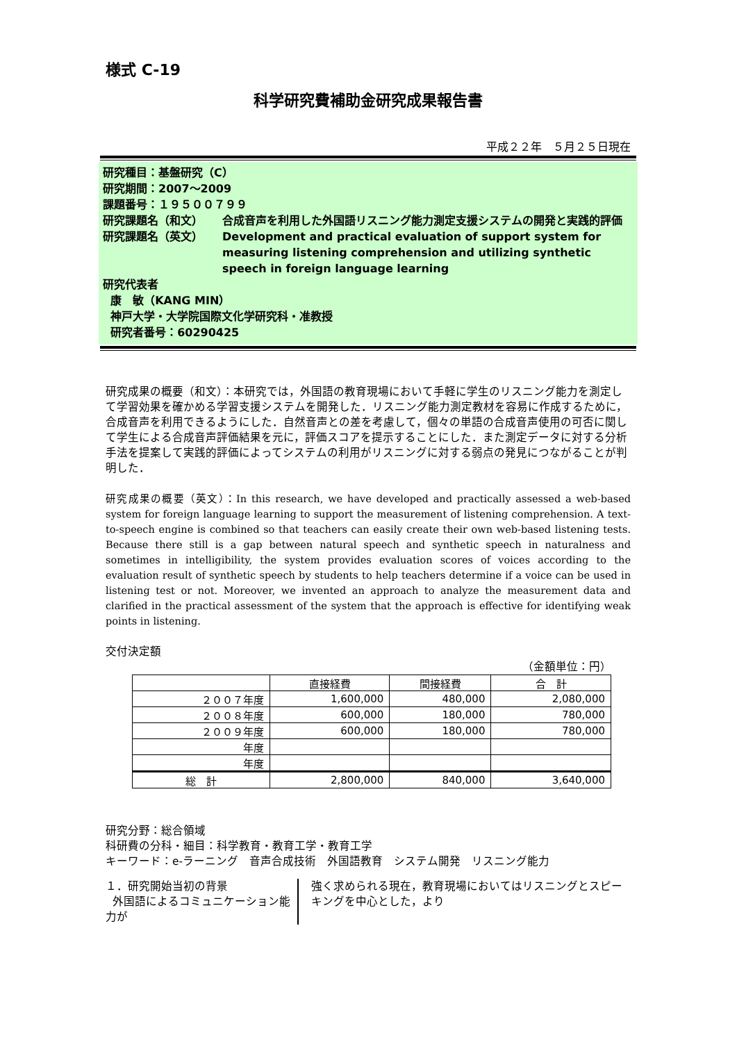様式 C-19
科学研究費補助金研究成果報告書
平成２２年　５月２５日現在
研究種目：基盤研究（C）
研究期間：2007～2009
課題番号：１９５００７９９
研究課題名（和文） 合成音声を利用した外国語リスニング能力測定支援システムの開発と実践的評価
研究課題名（英文） Development and practical evaluation of support system for measuring listening comprehension and utilizing synthetic speech in foreign language learning
研究代表者
康　敏（KANG MIN）
神戸大学・大学院国際文化学研究科・准教授
研究者番号：60290425
研究成果の概要（和文）：本研究では，外国語の教育現場において手軽に学生のリスニング能力を測定して学習効果を確かめる学習支援システムを開発した．リスニング能力測定教材を容易に作成するために，合成音声を利用できるようにした．自然音声との差を考慮して，個々の単語の合成音声使用の可否に関して学生による合成音声評価結果を元に，評価スコアを提示することにした．また測定データに対する分析手法を提案して実践的評価によってシステムの利用がリスニングに対する弱点の発見につながることが判明した．
研究成果の概要（英文）：In this research, we have developed and practically assessed a web-based system for foreign language learning to support the measurement of listening comprehension. A text-to-speech engine is combined so that teachers can easily create their own web-based listening tests. Because there still is a gap between natural speech and synthetic speech in naturalness and sometimes in intelligibility, the system provides evaluation scores of voices according to the evaluation result of synthetic speech by students to help teachers determine if a voice can be used in listening test or not. Moreover, we invented an approach to analyze the measurement data and clarified in the practical assessment of the system that the approach is effective for identifying weak points in listening.
交付決定額
（金額単位：円）
| | 直接経費 | 間接経費 | 合 計 |
| --- | --- | --- | --- |
| ２００７年度 | 1,600,000 | 480,000 | 2,080,000 |
| ２００８年度 | 600,000 | 180,000 | 780,000 |
| ２００９年度 | 600,000 | 180,000 | 780,000 |
| 年度 | | | |
| 年度 | | | |
| 総 計 | 2,800,000 | 840,000 | 3,640,000 |
研究分野：総合領域
科研費の分科・細目：科学教育・教育工学・教育工学
キーワード：e-ラーニング　音声合成技術　外国語教育　システム開発　リスニング能力
１．研究開始当初の背景
外国語によるコミュニケーション能力が
強く求められる現在，教育現場においてはリスニングとスピーキングを中心とした，より